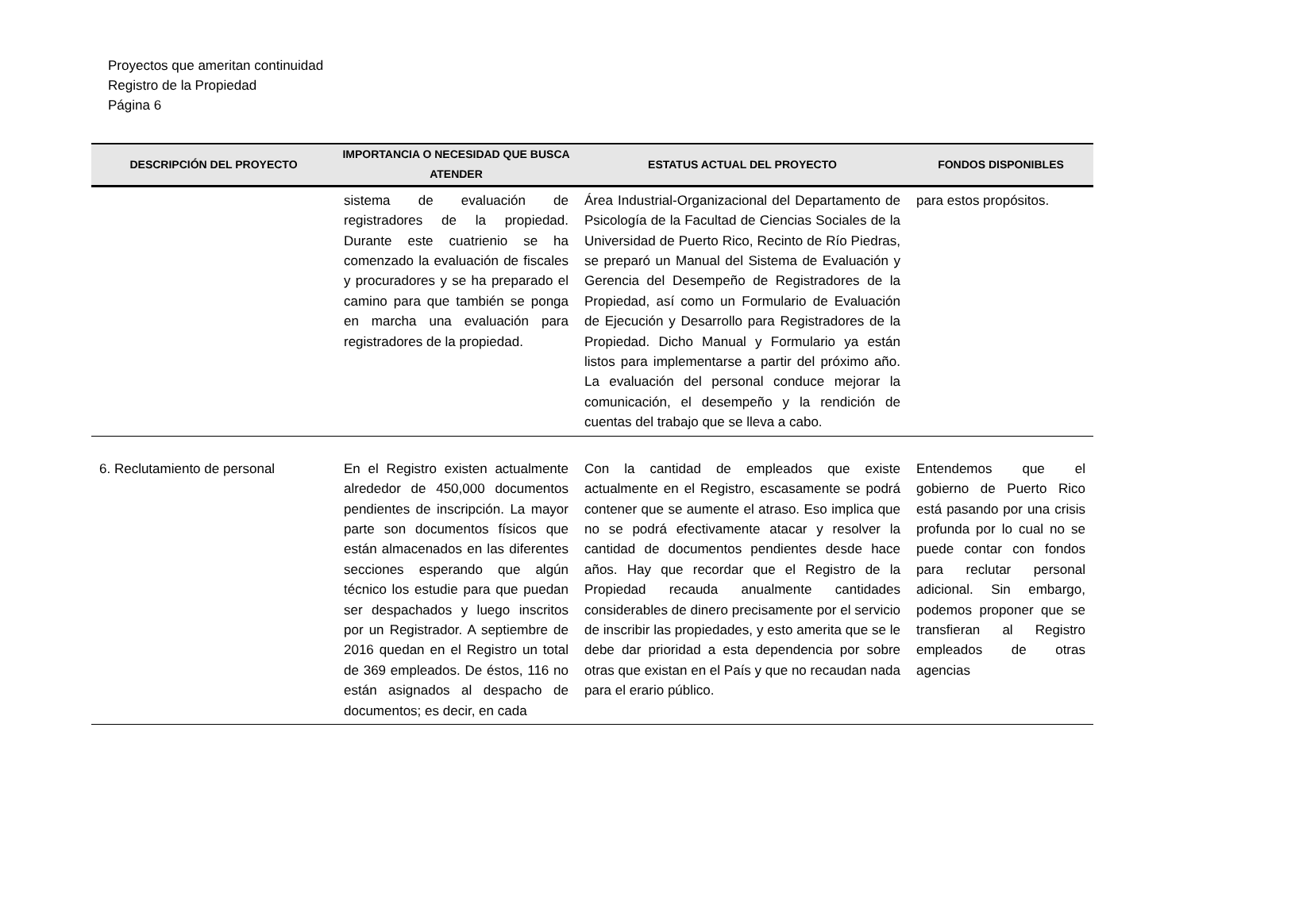Proyectos que ameritan continuidad
Registro de la Propiedad
Página 6
| DESCRIPCIÓN DEL PROYECTO | IMPORTANCIA O NECESIDAD QUE BUSCA ATENDER | ESTATUS ACTUAL DEL PROYECTO | FONDOS DISPONIBLES |
| --- | --- | --- | --- |
| | sistema de evaluación de registradores de la propiedad. Durante este cuatrienio se ha comenzado la evaluación de fiscales y procuradores y se ha preparado el camino para que también se ponga en marcha una evaluación para registradores de la propiedad. | Área Industrial-Organizacional del Departamento de Psicología de la Facultad de Ciencias Sociales de la Universidad de Puerto Rico, Recinto de Río Piedras, se preparó un Manual del Sistema de Evaluación y Gerencia del Desempeño de Registradores de la Propiedad, así como un Formulario de Evaluación de Ejecución y Desarrollo para Registradores de la Propiedad. Dicho Manual y Formulario ya están listos para implementarse a partir del próximo año. La evaluación del personal conduce mejorar la comunicación, el desempeño y la rendición de cuentas del trabajo que se lleva a cabo. | para estos propósitos. |
| 6. Reclutamiento de personal | En el Registro existen actualmente alrededor de 450,000 documentos pendientes de inscripción. La mayor parte son documentos físicos que están almacenados en las diferentes secciones esperando que algún técnico los estudie para que puedan ser despachados y luego inscritos por un Registrador. A septiembre de 2016 quedan en el Registro un total de 369 empleados. De éstos, 116 no están asignados al despacho de documentos; es decir, en cada | Con la cantidad de empleados que existe actualmente en el Registro, escasamente se podrá contener que se aumente el atraso. Eso implica que no se podrá efectivamente atacar y resolver la cantidad de documentos pendientes desde hace años. Hay que recordar que el Registro de la Propiedad recauda anualmente cantidades considerables de dinero precisamente por el servicio de inscribir las propiedades, y esto amerita que se le debe dar prioridad a esta dependencia por sobre otras que existan en el País y que no recaudan nada para el erario público. | Entendemos que el gobierno de Puerto Rico está pasando por una crisis profunda por lo cual no se puede contar con fondos para reclutar personal adicional. Sin embargo, podemos proponer que se transfieran al Registro empleados de otras agencias |